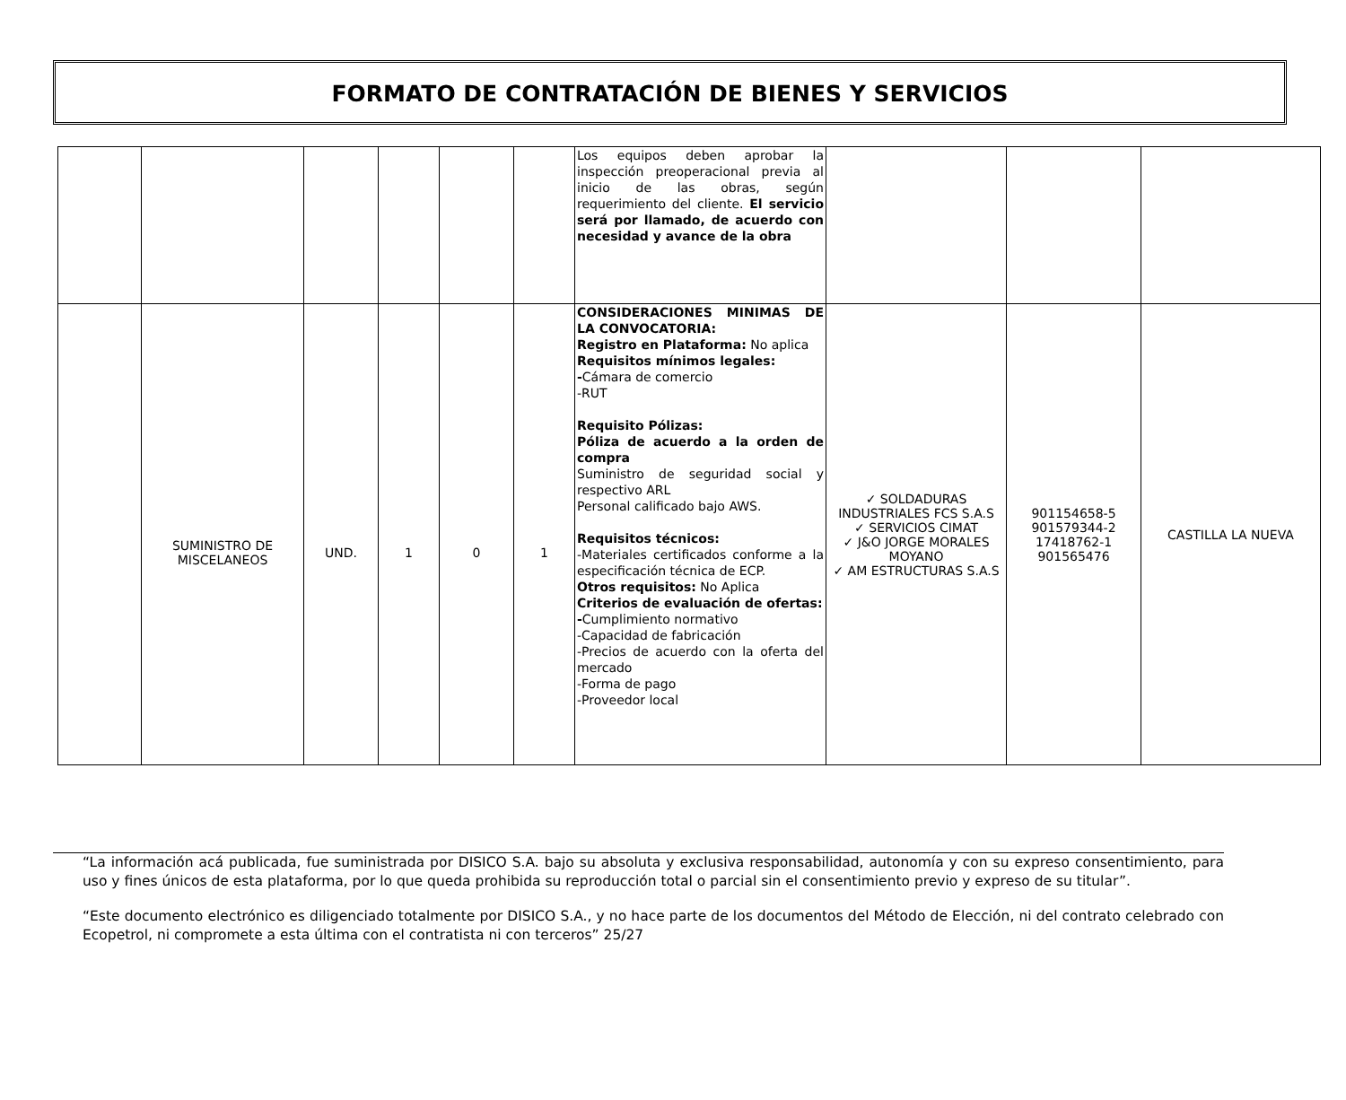FORMATO DE CONTRATACIÓN DE BIENES Y SERVICIOS
| | | | | | | Los equipos deben aprobar la inspección preoperacional previa al inicio de las obras, según requerimiento del cliente. El servicio será por llamado, de acuerdo con necesidad y avance de la obra | | | |
| | SUMINISTRO DE MISCELANEOS | UND. | 1 | 0 | 1 | CONSIDERACIONES MINIMAS DE LA CONVOCATORIA: Registro en Plataforma: No aplica Requisitos mínimos legales: - Cámara de comercio -RUT Requisito Pólizas: Póliza de acuerdo a la orden de compra Suministro de seguridad social y respectivo ARL Personal calificado bajo AWS. Requisitos técnicos: -Materiales certificados conforme a la especificación técnica de ECP. Otros requisitos: No Aplica Criterios de evaluación de ofertas: - Cumplimiento normativo -Capacidad de fabricación -Precios de acuerdo con la oferta del mercado -Forma de pago -Proveedor local | ✓ SOLDADURAS INDUSTRIALES FCS S.A.S ✓ SERVICIOS CIMAT ✓ J&O JORGE MORALES MOYANO ✓ AM ESTRUCTURAS S.A.S | 901154658-5 901579344-2 17418762-1 901565476 | CASTILLA LA NUEVA |
“La información acá publicada, fue suministrada por DISICO S.A. bajo su absoluta y exclusiva responsabilidad, autonomía y con su expreso consentimiento, para uso y fines únicos de esta plataforma, por lo que queda prohibida su reproducción total o parcial sin el consentimiento previo y expreso de su titular”.
“Este documento electrónico es diligenciado totalmente por DISICO S.A., y no hace parte de los documentos del Método de Elección, ni del contrato celebrado con Ecopetrol, ni compromete a esta última con el contratista ni con terceros” 25/27